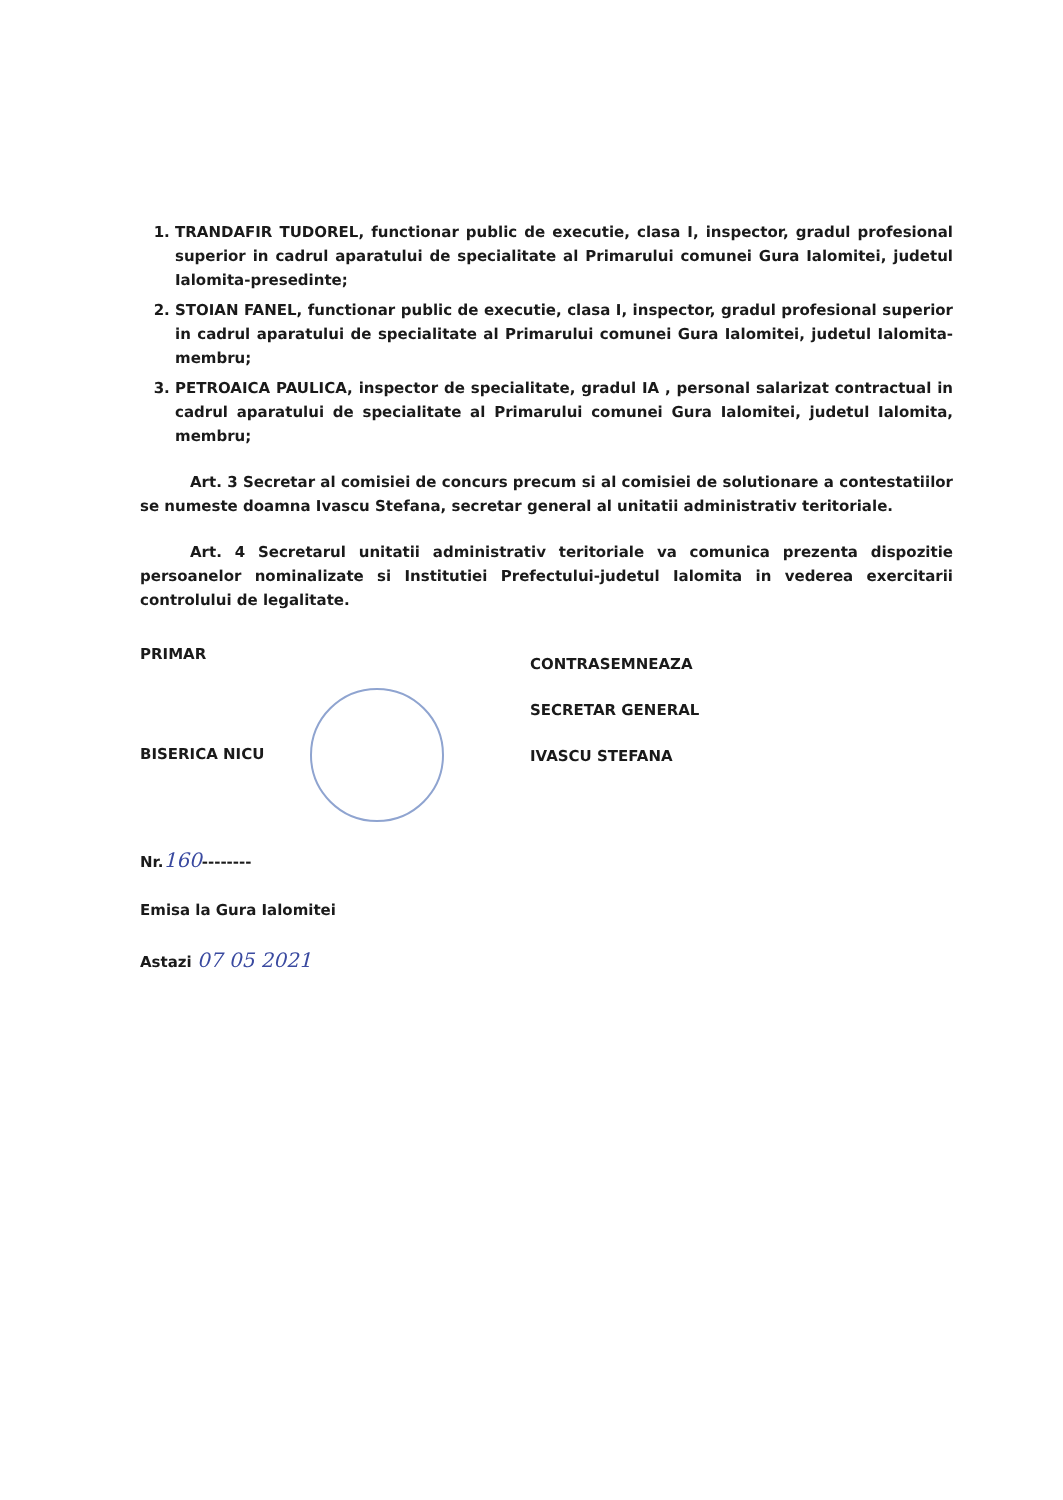1. TRANDAFIR TUDOREL, functionar public de executie, clasa I, inspector, gradul profesional superior in cadrul aparatului de specialitate al Primarului comunei Gura Ialomitei, judetul Ialomita-presedinte;
2. STOIAN FANEL, functionar public de executie, clasa I, inspector, gradul profesional superior in cadrul aparatului de specialitate al Primarului comunei Gura Ialomitei, judetul Ialomita-membru;
3. PETROAICA PAULICA, inspector de specialitate, gradul IA , personal salarizat contractual in cadrul aparatului de specialitate al Primarului comunei Gura Ialomitei, judetul Ialomita, membru;
Art. 3 Secretar al comisiei de concurs precum si al comisiei de solutionare a contestatiilor se numeste doamna Ivascu Stefana, secretar general al unitatii administrativ teritoriale.
Art. 4 Secretarul unitatii administrativ teritoriale va comunica prezenta dispozitie persoanelor nominalizate si Institutiei Prefectului-judetul Ialomita in vederea exercitarii controlului de legalitate.
PRIMAR
BISERICA NICU
Nr.160--------
Emisa la Gura Ialomitei
Astazi 07 05 2021
CONTRASEMNEAZA
SECRETAR GENERAL
IVASCU STEFANA